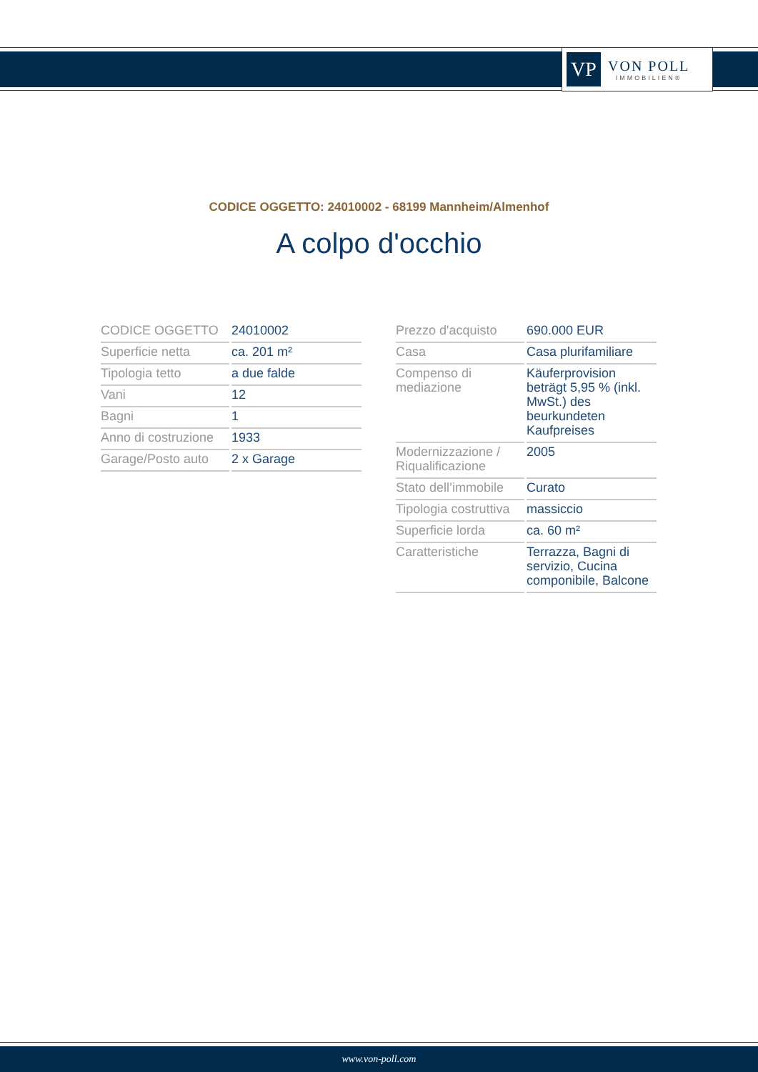VP
VON POLL
IMMOBILIEN®
CODICE OGGETTO: 24010002 - 68199 Mannheim/Almenhof
A colpo d'occhio
| CODICE OGGETTO | 24010002 |
| Superficie netta | ca. 201 m² |
| Tipologia tetto | a due falde |
| Vani | 12 |
| Bagni | 1 |
| Anno di costruzione | 1933 |
| Garage/Posto auto | 2 x Garage |
| Prezzo d'acquisto | 690.000 EUR |
| Casa | Casa plurifamiliare |
| Compenso di mediazione | Käuferprovision beträgt 5,95 % (inkl. MwSt.) des beurkundeten Kaufpreises |
| Modernizzazione / Riqualificazione | 2005 |
| Stato dell’immobile | Curato |
| Tipologia costruttiva | massiccio |
| Superficie lorda | ca. 60 m² |
| Caratteristiche | Terrazza, Bagni di servizio, Cucina componibile, Balcone |
www.von-poll.com